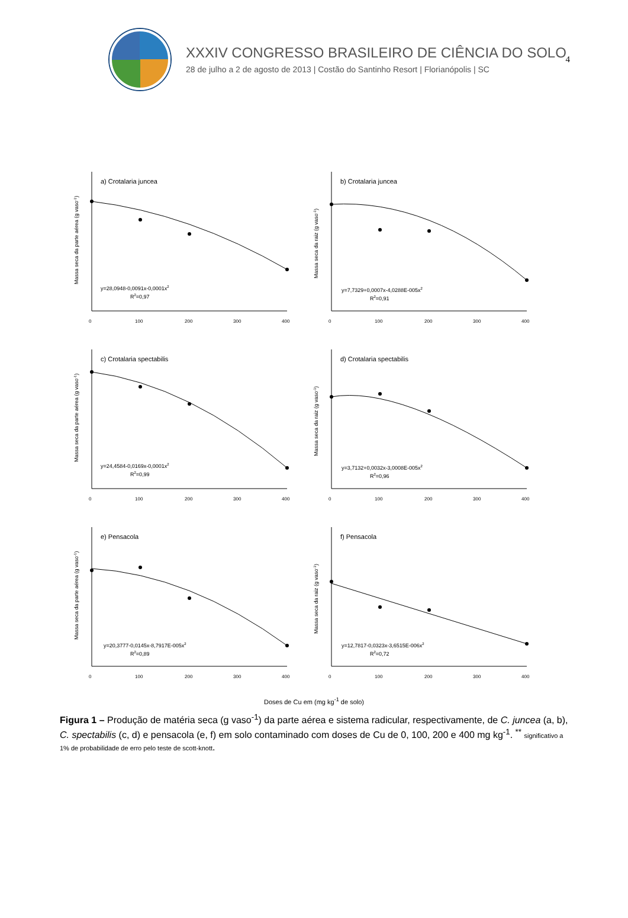4
XXXIV CONGRESSO BRASILEIRO DE CIÊNCIA DO SOLO
28 de julho a 2 de agosto de 2013 | Costão do Santinho Resort | Florianópolis | SC
a) Crotalaria juncea
y=28,0948-0,0091x-0,0001x2
R2=0,97
0
100
200
300
400
Massa seca da parte aérea (g vaso-1)
b) Crotalaria juncea
y=7,7329+0,0007x-4,0288E-005x2
R2=0,91
0
100
200
300
400
Massa seca da raiz (g vaso-1)
c) Crotalaria spectabilis
y=24,4584-0,0169x-0,0001x2
R2=0,99
0
100
200
300
400
Massa seca da parte aérea (g vaso-1)
d) Crotalaria spectabilis
y=3,7132+0,0032x-3,0008E-005x2
R2=0,96
0
100
200
300
400
Massa seca da raiz (g vaso-1)
e) Pensacola
y=20,3777-0,0145x-8,7917E-005x2
R2=0,89
0
100
200
300
400
Massa seca da parte aérea (g vaso-1)
f) Pensacola
y=12,7817-0,0323x-3,6515E-006x2
R2=0,72
0
100
200
300
400
Massa seca da raiz (g vaso-1)
Doses de Cu em (mg kg<sup>-1</sup> de solo)
Figura 1 – Produção de matéria seca (g vaso<sup>-1</sup>) da parte aérea e sistema radicular, respectivamente, de C. juncea (a, b), C. spectabilis (c, d) e pensacola (e, f) em solo contaminado com doses de Cu de 0, 100, 200 e 400 mg kg<sup>-1</sup>. <sup>**</sup> significativo a 1% de probabilidade de erro pelo teste de scott-knott.